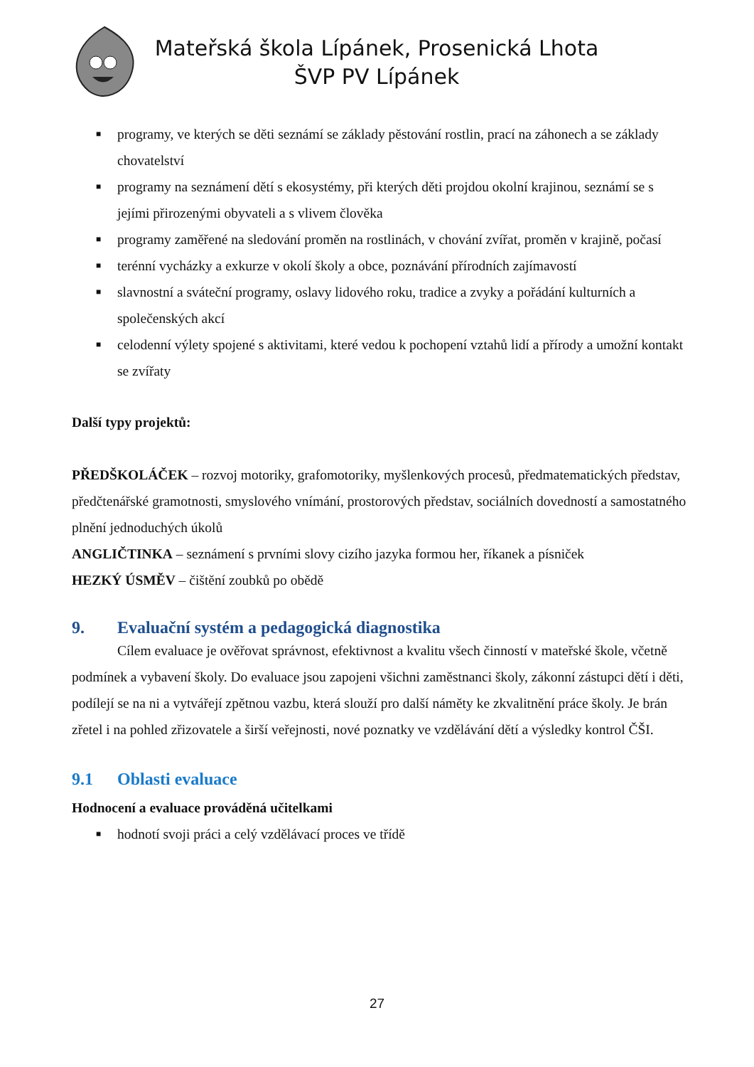Mateřská škola Lípánek, Prosenická Lhota
ŠVP PV Lípánek
■ programy, ve kterých se děti seznámí se základy pěstování rostlin, prací na záhonech a se základy chovatelství
■ programy na seznámení dětí s ekosystémy, při kterých děti projdou okolní krajinou, seznámí se s jejími přirozenými obyvateli a s vlivem člověka
■ programy zaměřené na sledování proměn na rostlinách, v chování zvířat, proměn v krajině, počasí
■ terénní vycházky a exkurze v okolí školy a obce, poznávání přírodních zajímavostí
■ slavnostní a sváteční programy, oslavy lidového roku, tradice a zvyky a pořádání kulturních a společenských akcí
■ celodenní výlety spojené s aktivitami, které vedou k pochopení vztahů lidí a přírody a umožní kontakt se zvířaty
Další typy projektů:
PŘEDŠKOLÁČEK – rozvoj motoriky, grafomotoriky, myšlenkových procesů, předmatematických představ, předčtenářské gramotnosti, smyslového vnímání, prostorových představ, sociálních dovedností a samostatného plnění jednoduchých úkolů
ANGLIČTINKA – seznámení s prvními slovy cizího jazyka formou her, říkanek a písniček
HEZKÝ ÚSMĚV – čištění zoubků po obědě
9. Evaluační systém a pedagogická diagnostika
Cílem evaluace je ověřovat správnost, efektivnost a kvalitu všech činností v mateřské škole, včetně podmínek a vybavení školy. Do evaluace jsou zapojeni všichni zaměstnanci školy, zákonní zástupci dětí i děti, podílejí se na ni a vytvářejí zpětnou vazbu, která slouží pro další náměty ke zkvalitnění práce školy. Je brán zřetel i na pohled zřizovatele a širší veřejnosti, nové poznatky ve vzdělávání dětí a výsledky kontrol ČŠI.
9.1 Oblasti evaluace
Hodnocení a evaluace prováděná učitelkami
■ hodnotí svoji práci a celý vzdělávací proces ve třídě
27